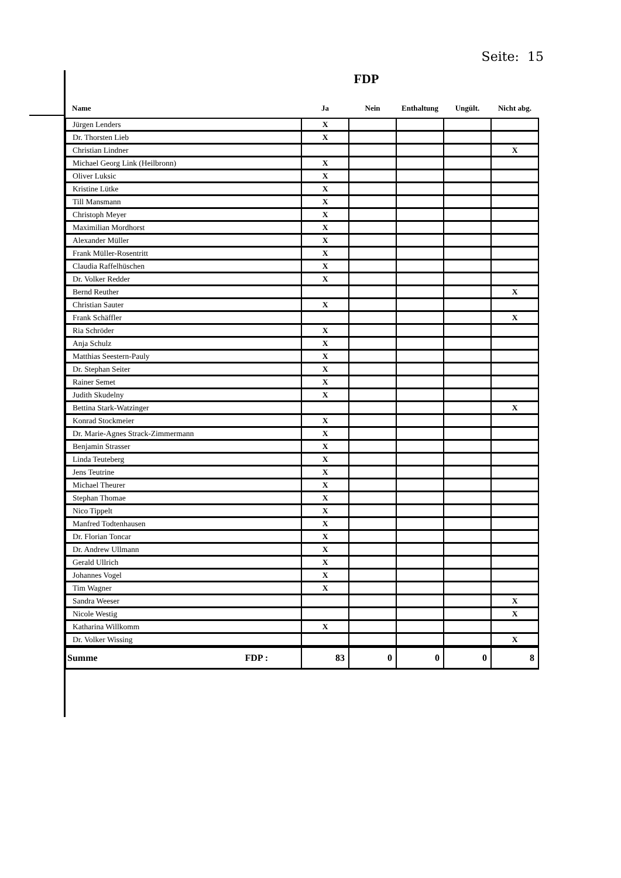Seite: 15
FDP
| Name | Ja | Nein | Enthaltung | Ungült. | Nicht abg. |
| --- | --- | --- | --- | --- | --- |
| Jürgen Lenders | X | | | | |
| Dr. Thorsten Lieb | X | | | | |
| Christian Lindner | | | | | X |
| Michael Georg Link (Heilbronn) | X | | | | |
| Oliver Luksic | X | | | | |
| Kristine Lütke | X | | | | |
| Till Mansmann | X | | | | |
| Christoph Meyer | X | | | | |
| Maximilian Mordhorst | X | | | | |
| Alexander Müller | X | | | | |
| Frank Müller-Rosentritt | X | | | | |
| Claudia Raffelhüschen | X | | | | |
| Dr. Volker Redder | X | | | | |
| Bernd Reuther | | | | | X |
| Christian Sauter | X | | | | |
| Frank Schäffler | | | | | X |
| Ria Schröder | X | | | | |
| Anja Schulz | X | | | | |
| Matthias Seestern-Pauly | X | | | | |
| Dr. Stephan Seiter | X | | | | |
| Rainer Semet | X | | | | |
| Judith Skudelny | X | | | | |
| Bettina Stark-Watzinger | | | | | X |
| Konrad Stockmeier | X | | | | |
| Dr. Marie-Agnes Strack-Zimmermann | X | | | | |
| Benjamin Strasser | X | | | | |
| Linda Teuteberg | X | | | | |
| Jens Teutrine | X | | | | |
| Michael Theurer | X | | | | |
| Stephan Thomae | X | | | | |
| Nico Tippelt | X | | | | |
| Manfred Todtenhausen | X | | | | |
| Dr. Florian Toncar | X | | | | |
| Dr. Andrew Ullmann | X | | | | |
| Gerald Ullrich | X | | | | |
| Johannes Vogel | X | | | | |
| Tim Wagner | X | | | | |
| Sandra Weeser | | | | | X |
| Nicole Westig | | | | | X |
| Katharina Willkomm | X | | | | |
| Dr. Volker Wissing | | | | | X |
| Summe FDP : | 83 | 0 | 0 | 0 | 8 |